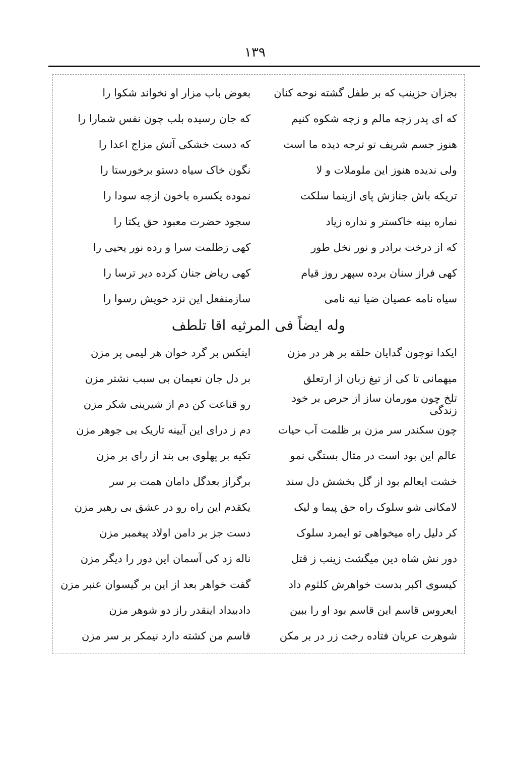۱۳۹
بجزان حزینب که بر طفل گشته نوحه کنان
بعوض باب مزار او نخواند شکوا را
که ای پدر زچه مالم و زچه شکوه کنیم
که جان رسیده بلب چون نفس شمارا را
هنوز جسم شریف تو ترجه دیده ما است
که دست خشکی آتش مزاج اعدا را
ولی ندیده هنوز این ملوملات و لا
نگون خاک سیاه دستو برخورستا را
تریکه باش جنازش پای ازینما سلکت
نموده یکسره باخون ازچه سودا را
نماره بینه خاکستر و نداره زیاد سجود حضرت معبود حق یکتا را
که از درخت برادر و نور نخل طور
کهی زظلمت سرا و رده نور یحیی را
کهی فراز سنان برده سپهر روز قیام
کهی ریاض جنان کرده دیر ترسا را
سیاه نامه عصیان ضیا نیه نامی سازمنفعل این نزد خویش رسوا را
وله ایضاً فی المرثیه اقا تلطف
ایکدا نوچون گدایان حلقه بر هر در مزن
اینکس بر گرد خوان هر لیمی پر مزن
میهمانی تا کی از تیغ زبان از ارتعلق
بر دل جان نعیمان بی سبب نشتر مزن
تلخ چون مورمان ساز از حرص بر خود زندگی
رو قناعت کن دم از شیرینی شکر مزن
چون سکندر سر مزن بر ظلمت آب حیات
دم ز درای این آیینه تاریک بی جوهر مزن
عالم این بود است در مثال بستگی نمو
تکیه بر پهلوی بی بند از رای بر مزن
خشت ایعالم بود از گل بخشش دل سند
برگراز بعدگل دامان همت بر سر
لامکانی شو سلوک راه حق پیما و لیک
یکقدم این راه رو در عشق بی رهبر مزن
کر دلیل راه میخواهی تو ایمرد سلوک
دست جز بر دامن اولاد پیغمبر مزن
دور نش شاه دین میگشت زینب ز قتل
ناله زد کی آسمان این دور را دیگر مزن
کیسوی اکبر بدست خواهرش کلثوم داد
گفت خواهر بعد از این بر گیسوان عنبر مزن
ایعروس قاسم این قاسم بود او را ببین
دادبیداد اینقدر راز دو شوهر مزن
شوهرت عریان فتاده رخت زر در بر مکن
قاسم من کشته دارد نیمکر بر سر مزن